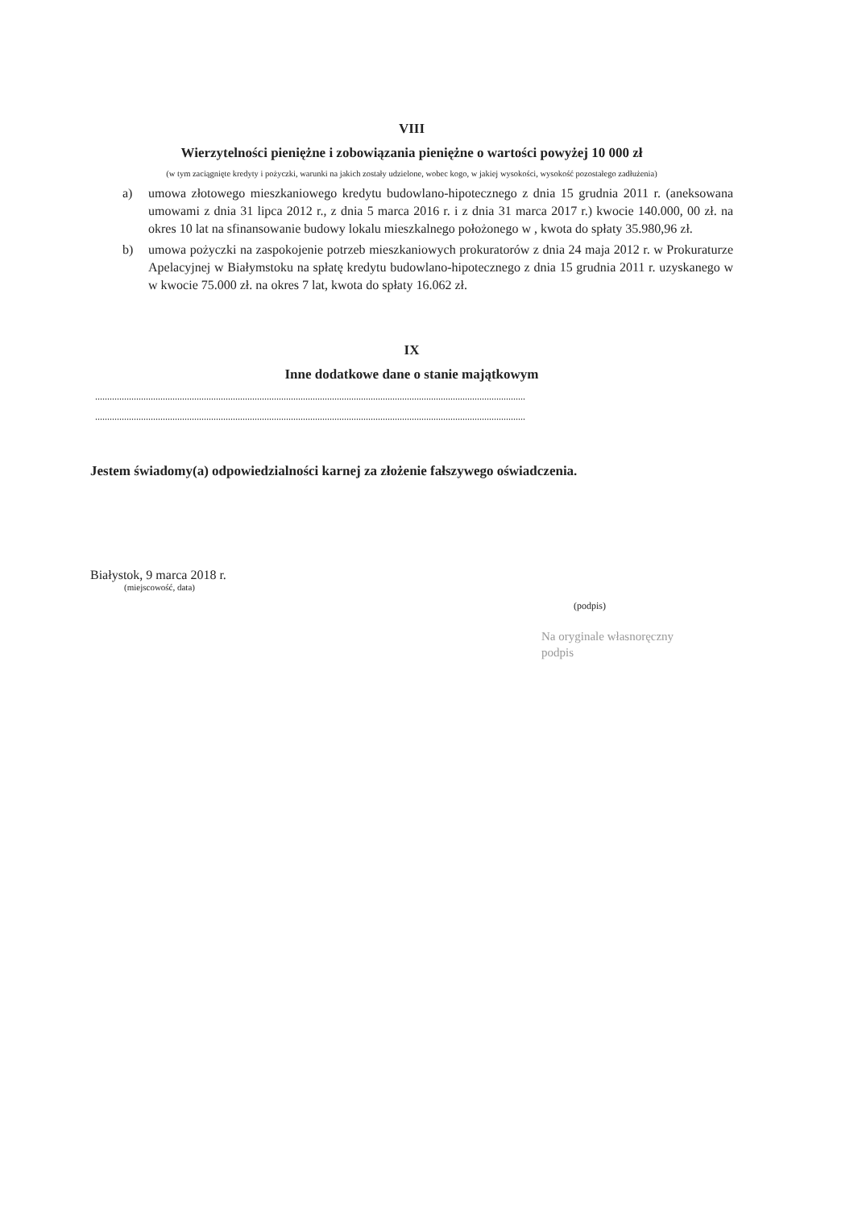VIII
Wierzytelności pieniężne i zobowiązania pieniężne o wartości powyżej 10 000 zł
(w tym zaciągnięte kredyty i pożyczki, warunki na jakich zostały udzielone, wobec kogo, w jakiej wysokości, wysokość pozostałego zadłużenia)
a) umowa złotowego mieszkaniowego kredytu budowlano-hipotecznego z dnia 15 grudnia 2011 r. (aneksowana umowami z dnia 31 lipca 2012 r., z dnia 5 marca 2016 r. i z dnia 31 marca 2017 r.) kwocie 140.000, 00 zł. na okres 10 lat na sfinansowanie budowy lokalu mieszkalnego położonego w , kwota do spłaty 35.980,96 zł.
b) umowa pożyczki na zaspokojenie potrzeb mieszkaniowych prokuratorów z dnia 24 maja 2012 r. w Prokuraturze Apelacyjnej w Białymstoku na spłatę kredytu budowlano-hipotecznego z dnia 15 grudnia 2011 r. uzyskanego w w kwocie 75.000 zł. na okres 7 lat, kwota do spłaty 16.062 zł.
IX
Inne dodatkowe dane o stanie majątkowym
..................................................................................................................................................................................
..................................................................................................................................................................................
Jestem świadomy(a) odpowiedzialności karnej za złożenie fałszywego oświadczenia.
Białystok, 9 marca 2018 r.
(miejscowość, data)
(podpis)
Na oryginale własnoręczny
podpis